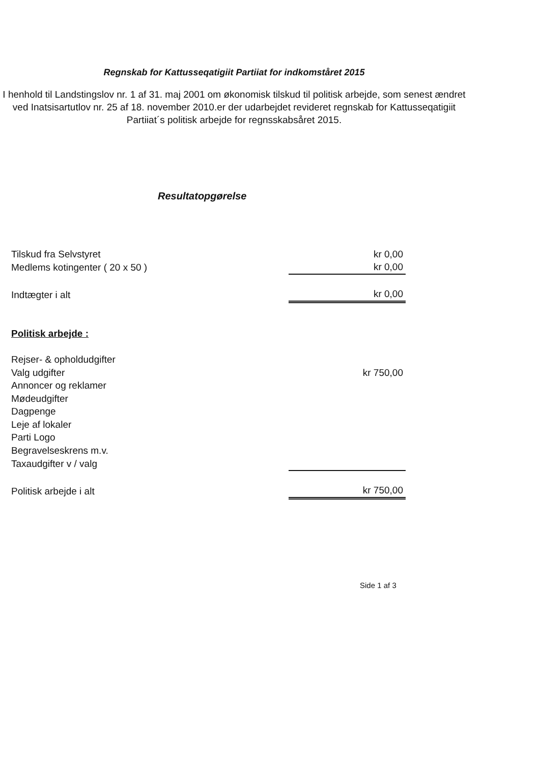Regnskab for Kattusseqatigiit Partiiat for indkomståret 2015
I henhold til Landstingslov nr. 1 af 31. maj 2001 om økonomisk tilskud til politisk arbejde, som senest ændret ved Inatsisartutlov nr. 25 af 18. november 2010.er der udarbejdet revideret regnskab for Kattusseqatigiit Partiiat´s politisk arbejde for regnsskabsåret 2015.
Resultatopgørelse
| Tilskud fra Selvstyret | kr 0,00 |
| Medlems kotingenter ( 20 x 50 ) | kr 0,00 |
| Indtægter i alt | kr 0,00 |
| Politisk arbejde : | |
| Rejser- & opholdudgifter | |
| Valg udgifter | kr 750,00 |
| Annoncer og reklamer | |
| Mødeudgifter | |
| Dagpenge | |
| Leje af lokaler | |
| Parti Logo | |
| Begravelseskrens m.v. | |
| Taxaudgifter v / valg | |
| Politisk arbejde i alt | kr 750,00 |
Side 1 af 3